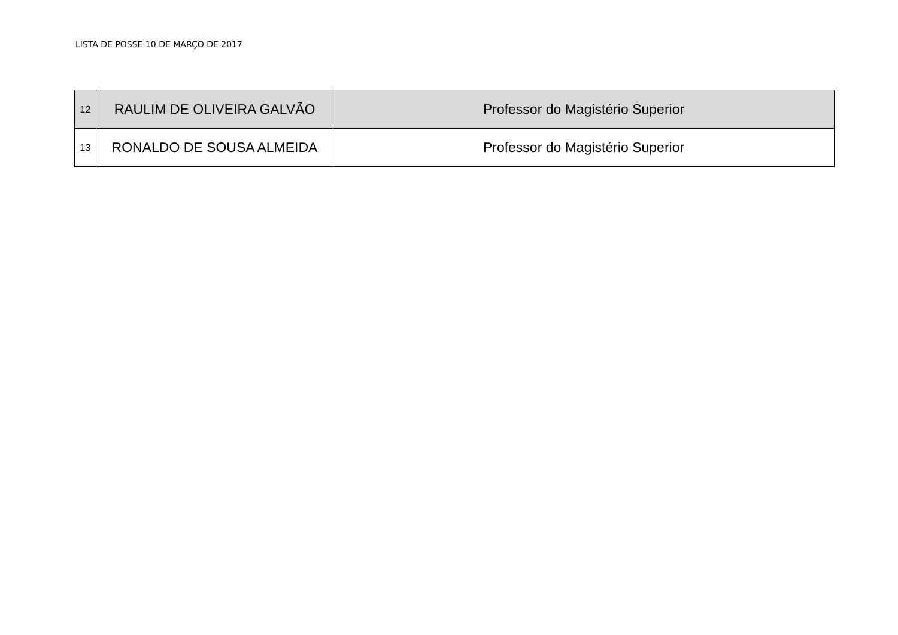LISTA DE POSSE 10 DE MARÇO DE 2017
| 12 | RAULIM DE OLIVEIRA GALVÃO | Professor do Magistério Superior |
| 13 | RONALDO DE SOUSA ALMEIDA | Professor do Magistério Superior |